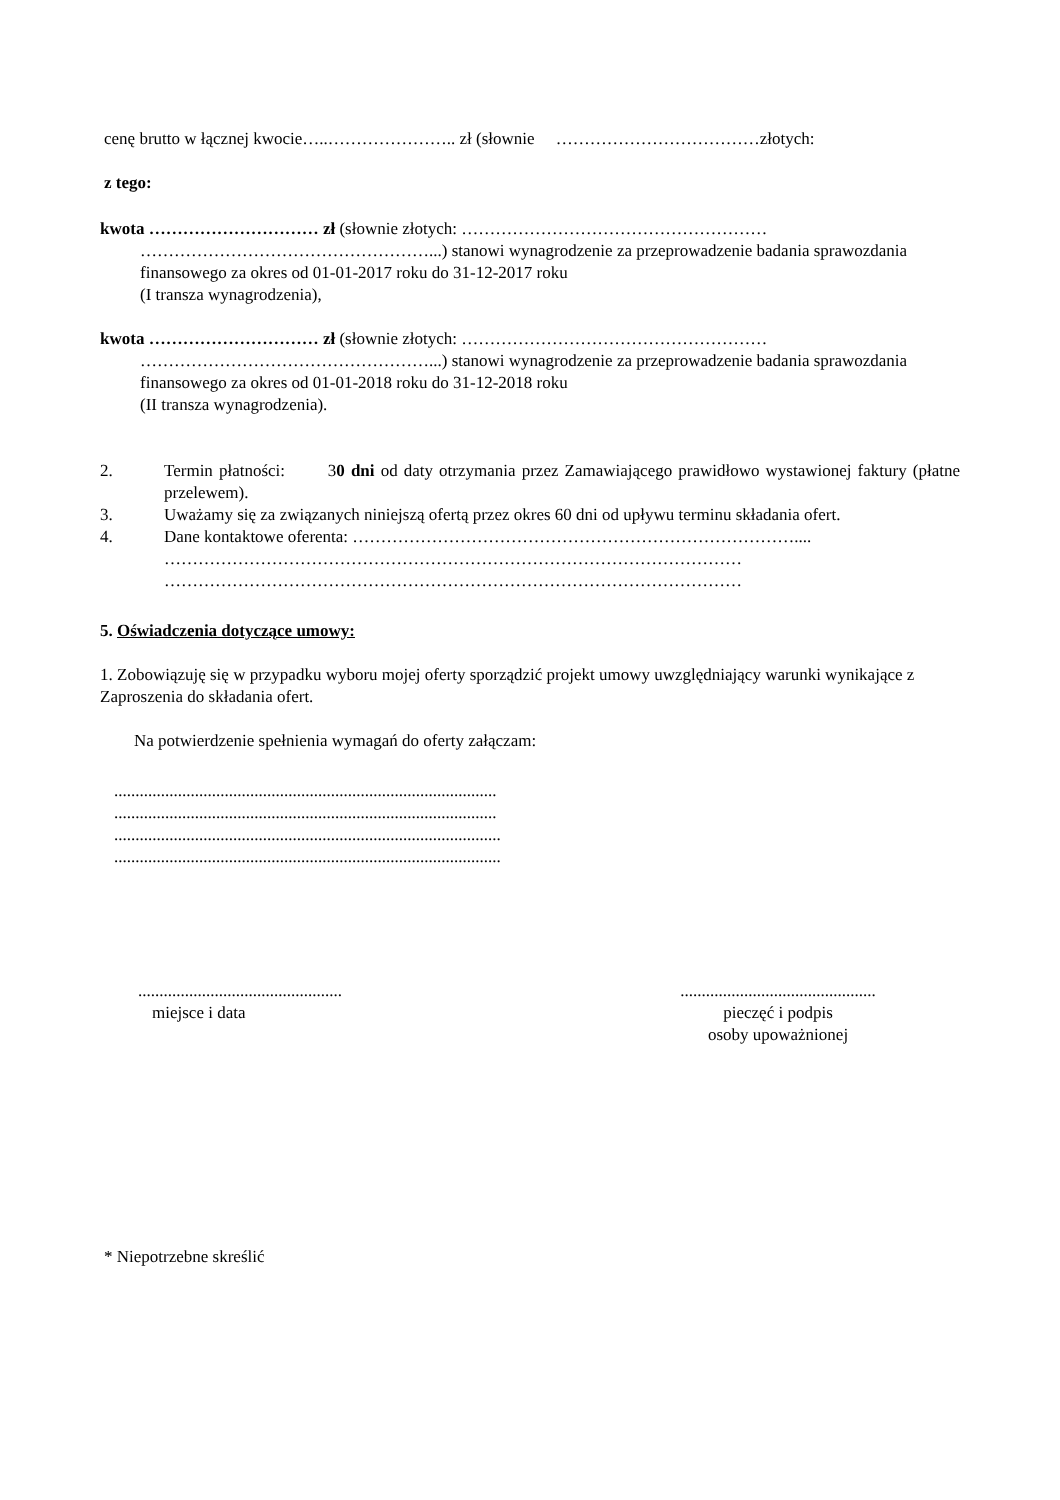cenę brutto w łącznej kwocie…..………………….. zł (słownie ………………………………złotych:
z tego:
kwota ………………………… zł (słownie złotych: ………………………………………………
……………………………………………...) stanowi wynagrodzenie za przeprowadzenie badania sprawozdania finansowego za okres od 01-01-2017 roku do 31-12-2017 roku
(I transza wynagrodzenia),
kwota ………………………… zł (słownie złotych: ………………………………………………
……………………………………………...) stanowi wynagrodzenie za przeprowadzenie badania sprawozdania finansowego za okres od 01-01-2018 roku do 31-12-2018 roku
(II transza wynagrodzenia).
2. Termin płatności: 30 dni od daty otrzymania przez Zamawiającego prawidłowo wystawionej faktury (płatne przelewem).
3. Uważamy się za związanych niniejszą ofertą przez okres 60 dni od upływu terminu składania ofert.
4. Dane kontaktowe oferenta: ……………………………………………………………………....
…………………………………………………………………………………………
…………………………………………………………………………………………
5. Oświadczenia dotyczące umowy:
1. Zobowiązuję się w przypadku wyboru mojej oferty sporządzić projekt umowy uwzględniający warunki wynikające z Zaproszenia do składania ofert.
Na potwierdzenie spełnienia wymagań do oferty załączam:
..........................................................................................
..........................................................................................
...........................................................................................
...........................................................................................
................................................
miejsce i data
..............................................
pieczęć i podpis
osoby upoważnionej
* Niepotrzebne skreślić